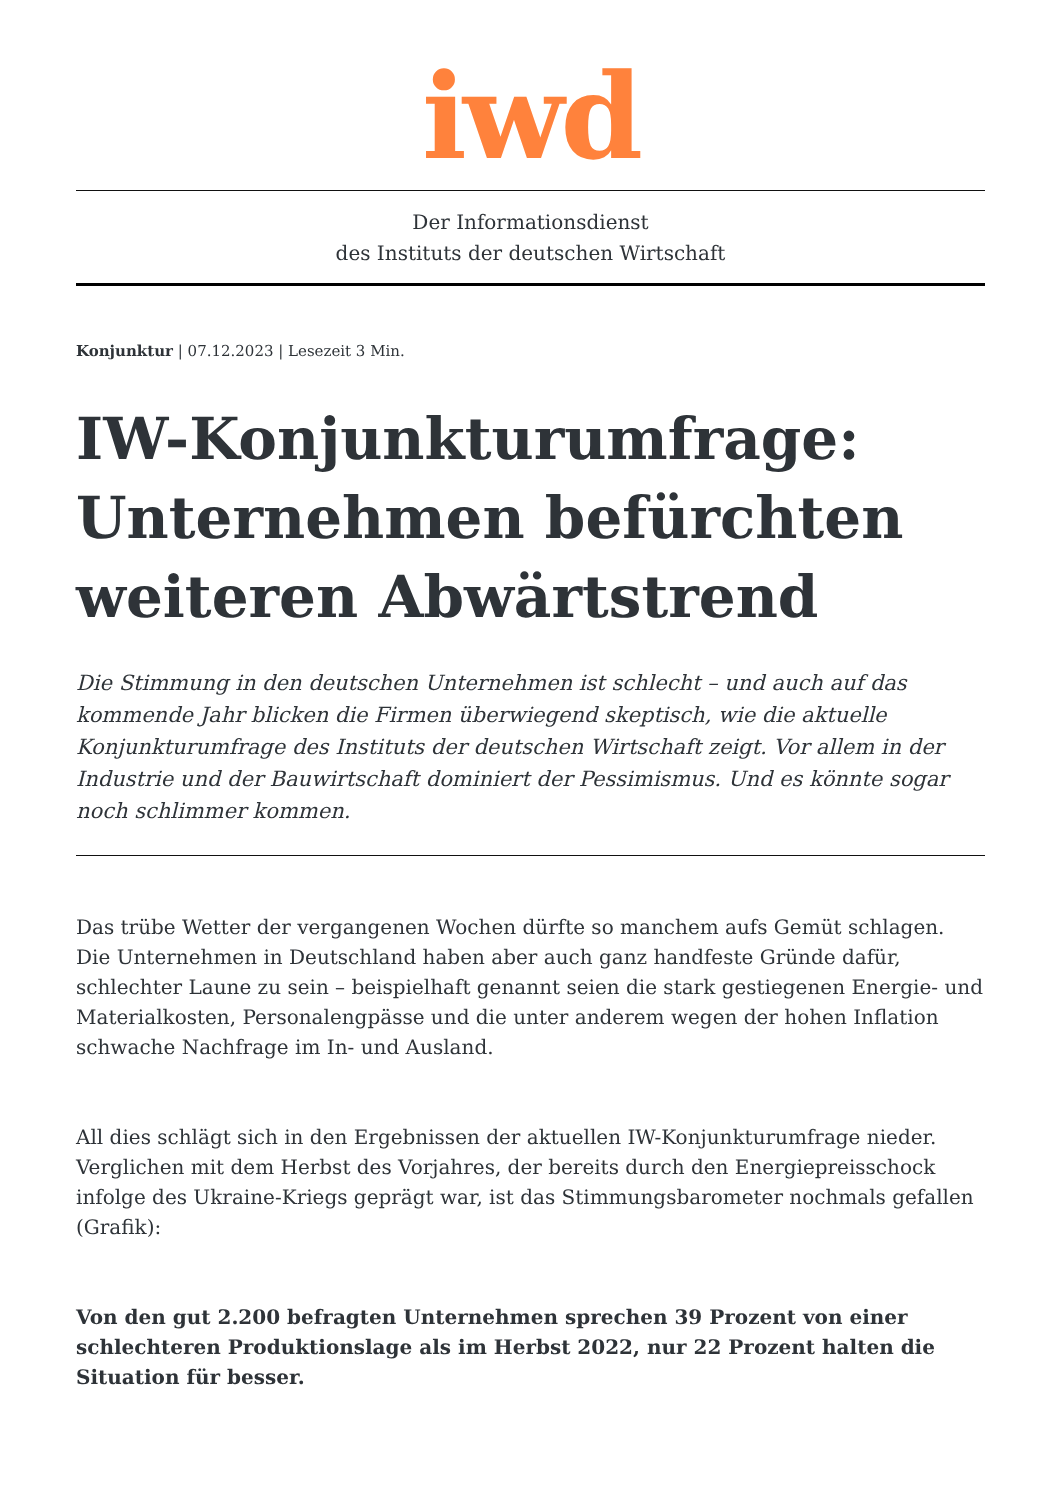iwd
Der Informationsdienst
des Instituts der deutschen Wirtschaft
Konjunktur | 07.12.2023 | Lesezeit 3 Min.
IW-Konjunkturumfrage: Unternehmen befürchten weiteren Abwärtstrend
Die Stimmung in den deutschen Unternehmen ist schlecht – und auch auf das kommende Jahr blicken die Firmen überwiegend skeptisch, wie die aktuelle Konjunkturumfrage des Instituts der deutschen Wirtschaft zeigt. Vor allem in der Industrie und der Bauwirtschaft dominiert der Pessimismus. Und es könnte sogar noch schlimmer kommen.
Das trübe Wetter der vergangenen Wochen dürfte so manchem aufs Gemüt schlagen. Die Unternehmen in Deutschland haben aber auch ganz handfeste Gründe dafür, schlechter Laune zu sein – beispielhaft genannt seien die stark gestiegenen Energie- und Materialkosten, Personalengpässe und die unter anderem wegen der hohen Inflation schwache Nachfrage im In- und Ausland.
All dies schlägt sich in den Ergebnissen der aktuellen IW-Konjunkturumfrage nieder. Verglichen mit dem Herbst des Vorjahres, der bereits durch den Energiepreisschock infolge des Ukraine-Kriegs geprägt war, ist das Stimmungsbarometer nochmals gefallen (Grafik):
Von den gut 2.200 befragten Unternehmen sprechen 39 Prozent von einer schlechteren Produktionslage als im Herbst 2022, nur 22 Prozent halten die Situation für besser.